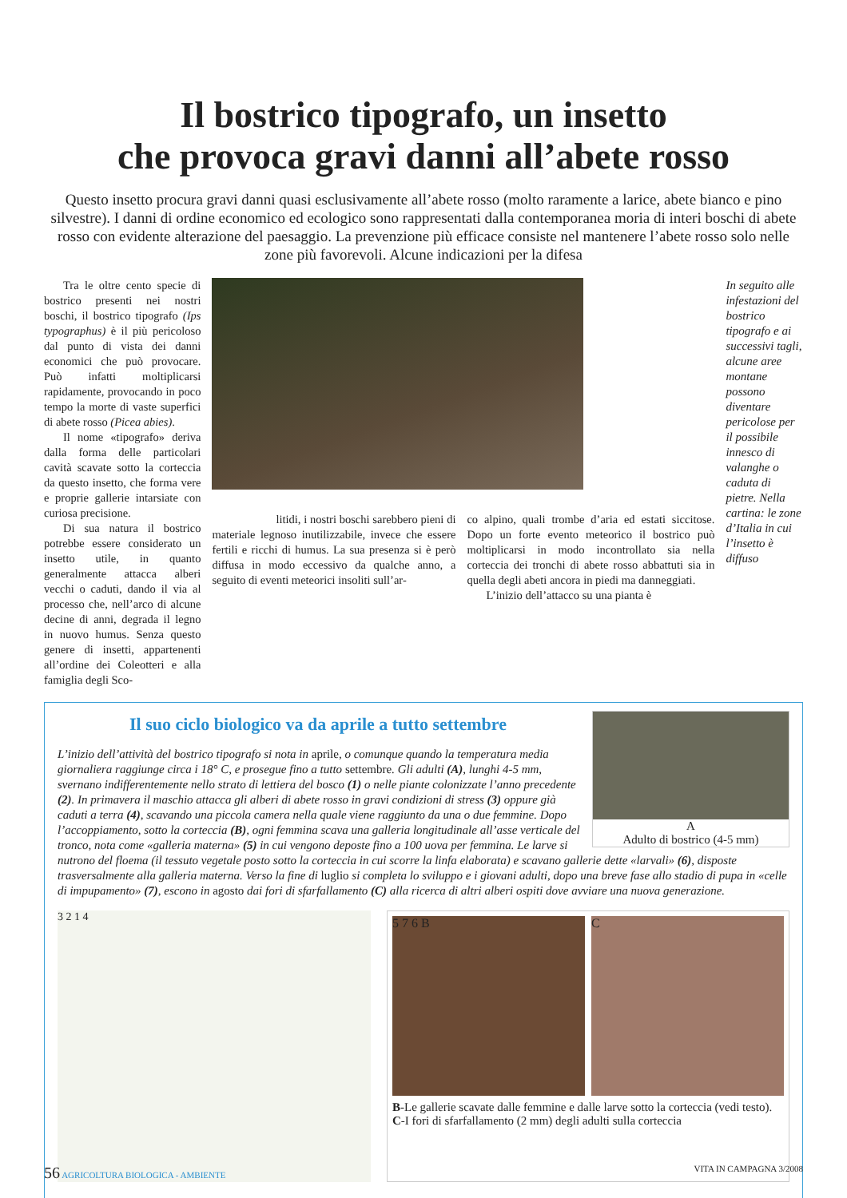Il bostrico tipografo, un insetto
che provoca gravi danni all’abete rosso
Questo insetto procura gravi danni quasi esclusivamente all’abete rosso (molto raramente a larice, abete bianco e pino silvestre). I danni di ordine economico ed ecologico sono rappresentati dalla contemporanea moria di interi boschi di abete rosso con evidente alterazione del paesaggio. La prevenzione più efficace consiste nel mantenere l’abete rosso solo nelle zone più favorevoli. Alcune indicazioni per la difesa
Tra le oltre cento specie di bostrico presenti nei nostri boschi, il bostrico tipografo (Ips typographus) è il più pericoloso dal punto di vista dei danni economici che può provocare. Può infatti moltiplicarsi rapidamente, provocando in poco tempo la morte di vaste superfici di abete rosso (Picea abies).
Il nome «tipografo» deriva dalla forma delle particolari cavità scavate sotto la corteccia da questo insetto, che forma vere e proprie gallerie intarsiate con curiosa precisione.
Di sua natura il bostrico potrebbe essere considerato un insetto utile, in quanto generalmente attacca alberi vecchi o caduti, dando il via al processo che, nell’arco di alcune decine di anni, degrada il legno in nuovo humus. Senza questo genere di insetti, appartenenti all’ordine dei Coleotteri e alla famiglia degli Sco-
litidi, i nostri boschi sarebbero pieni di materiale legnoso inutilizzabile, invece che essere fertili e ricchi di humus. La sua presenza si è però diffusa in modo eccessivo da qualche anno, a seguito di eventi meteorici insoliti sull’ar-
co alpino, quali trombe d’aria ed estati siccitose. Dopo un forte evento meteorico il bostrico può moltiplicarsi in modo incontrollato sia nella corteccia dei tronchi di abete rosso abbattuti sia in quella degli abeti ancora in piedi ma danneggiati.
L’inizio dell’attacco su una pianta è
In seguito alle infestazioni del bostrico tipografo e ai successivi tagli, alcune aree montane possono diventare pericolose per il possibile innesco di valanghe o caduta di pietre. Nella cartina: le zone d’Italia in cui l’insetto è diffuso
A
Adulto di bostrico (4-5 mm)
Il suo ciclo biologico va da aprile a tutto settembre
L’inizio dell’attività del bostrico tipografo si nota in aprile, o comunque quando la temperatura media giornaliera raggiunge circa i 18° C, e prosegue fino a tutto settembre. Gli adulti (A), lunghi 4-5 mm, svernano indifferentemente nello strato di lettiera del bosco (1) o nelle piante colonizzate l’anno precedente (2). In primavera il maschio attacca gli alberi di abete rosso in gravi condizioni di stress (3) oppure già caduti a terra (4), scavando una piccola camera nella quale viene raggiunto da una o due femmine. Dopo l’accoppiamento, sotto la corteccia (B), ogni femmina scava una galleria longitudinale all’asse verticale del tronco, nota come «galleria materna» (5) in cui vengono deposte fino a 100 uova per femmina. Le larve si nutrono del floema (il tessuto vegetale posto sotto la corteccia in cui scorre la linfa elaborata) e scavano gallerie dette «larvali» (6), disposte trasversalmente alla galleria materna. Verso la fine di luglio si completa lo sviluppo e i giovani adulti, dopo una breve fase allo stadio di pupa in «celle di impupamento» (7), escono in agosto dai fori di sfarfallamento (C) alla ricerca di altri alberi ospiti dove avviare una nuova generazione.
3 2 1 4
5 7 6 B C
B-Le gallerie scavate dalle femmine e dalle larve sotto la corteccia (vedi testo). C-I fori di sfarfallamento (2 mm) degli adulti sulla corteccia
56 AGRICOLTURA BIOLOGICA - AMBIENTE VITA IN CAMPAGNA 3/2008